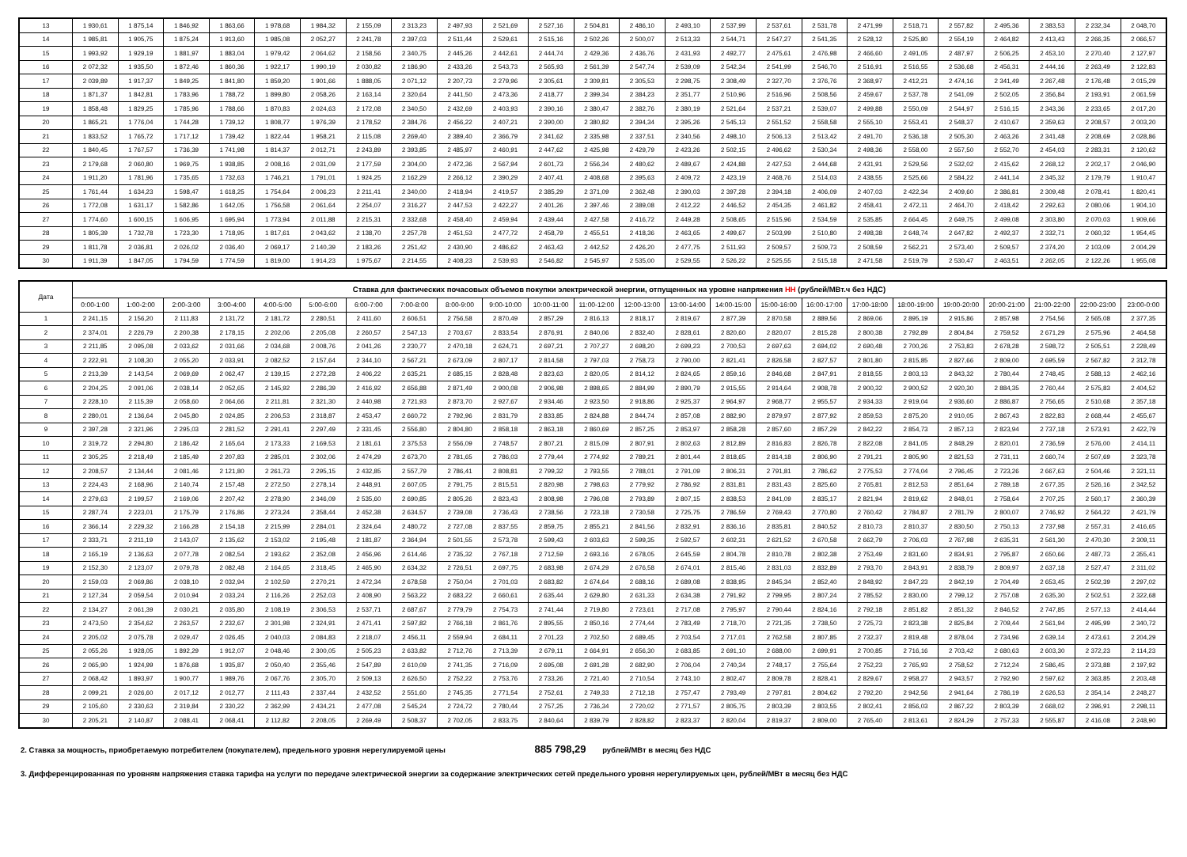| 13 | 1 930,61 | 1 875,14 | 1 846,92 | 1 863,66 | 1 978,68 | 1 984,32 | 2 155,09 | 2 313,23 | 2 497,93 | 2 521,69 | 2 527,16 | 2 504,81 | 2 486,10 | 2 493,10 | 2 537,99 | 2 537,61 | 2 531,78 | 2 471,99 | 2 518,71 | 2 557,82 | 2 495,36 | 2 383,53 | 2 232,34 | 2 048,70 |
| 14 | 1 985,81 | 1 905,75 | 1 875,24 | 1 913,60 | 1 985,08 | 2 052,27 | 2 241,78 | 2 397,03 | 2 511,44 | 2 529,61 | 2 515,16 | 2 502,26 | 2 500,07 | 2 513,33 | 2 544,71 | 2 547,27 | 2 541,35 | 2 528,12 | 2 525,80 | 2 554,19 | 2 464,82 | 2 413,43 | 2 266,35 | 2 066,57 |
| 15 | 1 993,92 | 1 929,19 | 1 881,97 | 1 883,04 | 1 979,42 | 2 064,62 | 2 158,56 | 2 340,75 | 2 445,26 | 2 442,61 | 2 444,74 | 2 429,36 | 2 436,76 | 2 431,93 | 2 492,77 | 2 475,61 | 2 476,98 | 2 466,60 | 2 491,05 | 2 487,97 | 2 506,25 | 2 453,10 | 2 270,40 | 2 127,97 |
| 16 | 2 072,32 | 1 935,50 | 1 872,46 | 1 860,36 | 1 922,17 | 1 990,19 | 2 030,82 | 2 186,90 | 2 433,26 | 2 543,73 | 2 565,93 | 2 561,39 | 2 547,74 | 2 539,09 | 2 542,34 | 2 541,99 | 2 546,70 | 2 516,91 | 2 516,55 | 2 536,68 | 2 456,31 | 2 444,16 | 2 263,49 | 2 122,83 |
| 17 | 2 039,89 | 1 917,37 | 1 849,25 | 1 841,80 | 1 859,20 | 1 901,66 | 1 888,05 | 2 071,12 | 2 207,73 | 2 279,96 | 2 305,61 | 2 309,81 | 2 305,53 | 2 298,75 | 2 308,49 | 2 327,70 | 2 376,76 | 2 368,97 | 2 412,21 | 2 474,16 | 2 341,49 | 2 267,48 | 2 176,48 | 2 015,29 |
| 18 | 1 871,37 | 1 842,81 | 1 783,96 | 1 788,72 | 1 899,80 | 2 058,26 | 2 163,14 | 2 320,64 | 2 441,50 | 2 473,36 | 2 418,77 | 2 399,34 | 2 384,23 | 2 351,77 | 2 510,96 | 2 516,96 | 2 508,56 | 2 459,67 | 2 537,78 | 2 541,09 | 2 502,05 | 2 356,84 | 2 193,91 | 2 061,59 |
| 19 | 1 858,48 | 1 829,25 | 1 785,96 | 1 788,66 | 1 870,83 | 2 024,63 | 2 172,08 | 2 340,50 | 2 432,69 | 2 403,93 | 2 390,16 | 2 380,47 | 2 382,76 | 2 380,19 | 2 521,64 | 2 537,21 | 2 539,07 | 2 499,88 | 2 550,09 | 2 544,97 | 2 516,15 | 2 343,36 | 2 233,65 | 2 017,20 |
| 20 | 1 865,21 | 1 776,04 | 1 744,28 | 1 739,12 | 1 808,77 | 1 976,39 | 2 178,52 | 2 384,76 | 2 456,22 | 2 407,21 | 2 390,00 | 2 380,82 | 2 394,34 | 2 395,26 | 2 545,13 | 2 551,52 | 2 558,58 | 2 555,10 | 2 553,41 | 2 548,37 | 2 410,67 | 2 359,63 | 2 208,57 | 2 003,20 |
| 21 | 1 833,52 | 1 765,72 | 1 717,12 | 1 739,42 | 1 822,44 | 1 958,21 | 2 115,08 | 2 269,40 | 2 389,40 | 2 366,79 | 2 341,62 | 2 335,98 | 2 337,51 | 2 340,56 | 2 498,10 | 2 506,13 | 2 513,42 | 2 491,70 | 2 536,18 | 2 505,30 | 2 463,26 | 2 341,48 | 2 208,69 | 2 028,86 |
| 22 | 1 840,45 | 1 767,57 | 1 736,39 | 1 741,98 | 1 814,37 | 2 012,71 | 2 243,89 | 2 393,85 | 2 485,97 | 2 460,91 | 2 447,62 | 2 425,98 | 2 429,79 | 2 423,26 | 2 502,15 | 2 496,62 | 2 530,34 | 2 498,36 | 2 558,00 | 2 557,50 | 2 552,70 | 2 454,03 | 2 283,31 | 2 120,62 |
| 23 | 2 179,68 | 2 060,80 | 1 969,75 | 1 938,85 | 2 008,16 | 2 031,09 | 2 177,59 | 2 304,00 | 2 472,36 | 2 567,94 | 2 601,73 | 2 556,34 | 2 480,62 | 2 489,67 | 2 424,88 | 2 427,53 | 2 444,68 | 2 431,91 | 2 529,56 | 2 532,02 | 2 415,62 | 2 268,12 | 2 202,17 | 2 046,90 |
| 24 | 1 911,20 | 1 781,96 | 1 735,65 | 1 732,63 | 1 746,21 | 1 791,01 | 1 924,25 | 2 162,29 | 2 266,12 | 2 390,29 | 2 407,41 | 2 408,68 | 2 395,63 | 2 409,72 | 2 423,19 | 2 468,76 | 2 514,03 | 2 438,55 | 2 525,66 | 2 584,22 | 2 441,14 | 2 345,32 | 2 179,79 | 1 910,47 |
| 25 | 1 761,44 | 1 634,23 | 1 598,47 | 1 618,25 | 1 754,64 | 2 006,23 | 2 211,41 | 2 340,00 | 2 418,94 | 2 419,57 | 2 385,29 | 2 371,09 | 2 362,48 | 2 390,03 | 2 397,28 | 2 394,18 | 2 406,09 | 2 407,03 | 2 422,34 | 2 409,60 | 2 386,81 | 2 309,48 | 2 078,41 | 1 820,41 |
| 26 | 1 772,08 | 1 631,17 | 1 582,86 | 1 642,05 | 1 756,58 | 2 061,64 | 2 254,07 | 2 316,27 | 2 447,53 | 2 422,27 | 2 401,26 | 2 397,46 | 2 389,08 | 2 412,22 | 2 446,52 | 2 454,35 | 2 461,82 | 2 458,41 | 2 472,11 | 2 464,70 | 2 418,42 | 2 292,63 | 2 080,06 | 1 904,10 |
| 27 | 1 774,60 | 1 600,15 | 1 606,95 | 1 695,94 | 1 773,94 | 2 011,88 | 2 215,31 | 2 332,68 | 2 458,40 | 2 459,94 | 2 439,44 | 2 427,58 | 2 416,72 | 2 449,28 | 2 508,65 | 2 515,96 | 2 534,59 | 2 535,85 | 2 664,45 | 2 649,75 | 2 499,08 | 2 303,80 | 2 070,03 | 1 909,66 |
| 28 | 1 805,39 | 1 732,78 | 1 723,30 | 1 718,95 | 1 817,61 | 2 043,62 | 2 138,70 | 2 257,78 | 2 451,53 | 2 477,72 | 2 458,79 | 2 455,51 | 2 418,36 | 2 463,65 | 2 499,67 | 2 503,99 | 2 510,80 | 2 498,38 | 2 648,74 | 2 647,82 | 2 492,37 | 2 332,71 | 2 060,32 | 1 954,45 |
| 29 | 1 811,78 | 2 036,81 | 2 026,02 | 2 036,40 | 2 069,17 | 2 140,39 | 2 183,26 | 2 251,42 | 2 430,90 | 2 486,62 | 2 463,43 | 2 442,52 | 2 426,20 | 2 477,75 | 2 511,93 | 2 509,57 | 2 509,73 | 2 508,59 | 2 562,21 | 2 573,40 | 2 509,57 | 2 374,20 | 2 103,09 | 2 004,29 |
| 30 | 1 911,39 | 1 847,05 | 1 794,59 | 1 774,59 | 1 819,00 | 1 914,23 | 1 975,67 | 2 214,55 | 2 408,23 | 2 539,93 | 2 546,82 | 2 545,97 | 2 535,00 | 2 529,55 | 2 526,22 | 2 525,55 | 2 515,18 | 2 471,58 | 2 519,79 | 2 530,47 | 2 463,51 | 2 262,05 | 2 122,26 | 1 955,08 |
| Дата | Ставка для фактических почасовых объемов покупки электрической энергии, отпущенных на уровне напряжения НН (рублей/МВт.ч без НДС) | | | | | | | | | | | | | | | | | | | | | | | |
| --- | --- | --- | --- | --- | --- | --- | --- | --- | --- | --- | --- | --- | --- | --- | --- | --- | --- | --- | --- | --- | --- | --- | --- | --- |
| | 0:00-1:00 | 1:00-2:00 | 2:00-3:00 | 3:00-4:00 | 4:00-5:00 | 5:00-6:00 | 6:00-7:00 | 7:00-8:00 | 8:00-9:00 | 9:00-10:00 | 10:00-11:00 | 11:00-12:00 | 12:00-13:00 | 13:00-14:00 | 14:00-15:00 | 15:00-16:00 | 16:00-17:00 | 17:00-18:00 | 18:00-19:00 | 19:00-20:00 | 20:00-21:00 | 21:00-22:00 | 22:00-23:00 | 23:00-0:00 |
| 1 | 2 241,15 | 2 156,20 | 2 111,83 | 2 131,72 | 2 181,72 | 2 280,51 | 2 411,60 | 2 606,51 | 2 756,58 | 2 870,49 | 2 857,29 | 2 816,13 | 2 818,17 | 2 819,67 | 2 877,39 | 2 870,58 | 2 889,56 | 2 869,06 | 2 895,19 | 2 915,86 | 2 857,98 | 2 754,56 | 2 565,08 | 2 377,35 |
| 2 | 2 374,01 | 2 226,79 | 2 200,38 | 2 178,15 | 2 202,06 | 2 205,08 | 2 260,57 | 2 547,13 | 2 703,67 | 2 833,54 | 2 876,91 | 2 840,06 | 2 832,40 | 2 828,61 | 2 820,60 | 2 820,07 | 2 815,28 | 2 800,38 | 2 792,89 | 2 804,84 | 2 759,52 | 2 671,29 | 2 575,96 | 2 464,58 |
| 3 | 2 211,85 | 2 095,08 | 2 033,62 | 2 031,66 | 2 034,68 | 2 008,76 | 2 041,26 | 2 230,77 | 2 470,18 | 2 624,71 | 2 697,21 | 2 707,27 | 2 698,20 | 2 699,23 | 2 700,53 | 2 697,63 | 2 694,02 | 2 690,48 | 2 700,26 | 2 753,83 | 2 678,28 | 2 598,72 | 2 505,51 | 2 228,49 |
| 4 | 2 222,91 | 2 108,30 | 2 055,20 | 2 033,91 | 2 082,52 | 2 157,64 | 2 344,10 | 2 567,21 | 2 673,09 | 2 807,17 | 2 814,58 | 2 797,03 | 2 758,73 | 2 790,00 | 2 821,41 | 2 826,58 | 2 827,57 | 2 801,80 | 2 815,85 | 2 827,66 | 2 809,00 | 2 695,59 | 2 567,82 | 2 312,78 |
| 5 | 2 213,39 | 2 143,54 | 2 069,69 | 2 062,47 | 2 139,15 | 2 272,28 | 2 406,22 | 2 635,21 | 2 685,15 | 2 828,48 | 2 823,63 | 2 820,05 | 2 814,12 | 2 824,65 | 2 859,16 | 2 846,68 | 2 847,91 | 2 818,55 | 2 803,13 | 2 843,32 | 2 780,44 | 2 748,45 | 2 588,13 | 2 462,16 |
| 6 | 2 204,25 | 2 091,06 | 2 038,14 | 2 052,65 | 2 145,92 | 2 286,39 | 2 416,92 | 2 656,88 | 2 871,49 | 2 900,08 | 2 906,98 | 2 898,65 | 2 884,99 | 2 890,79 | 2 915,55 | 2 914,64 | 2 908,78 | 2 900,32 | 2 900,52 | 2 920,30 | 2 884,35 | 2 760,44 | 2 575,83 | 2 404,52 |
| 7 | 2 228,10 | 2 115,39 | 2 058,60 | 2 064,66 | 2 211,81 | 2 321,30 | 2 440,98 | 2 721,93 | 2 873,70 | 2 927,67 | 2 934,46 | 2 923,50 | 2 918,86 | 2 925,37 | 2 964,97 | 2 968,77 | 2 955,57 | 2 934,33 | 2 919,04 | 2 936,60 | 2 886,87 | 2 756,65 | 2 510,68 | 2 357,18 |
| 8 | 2 280,01 | 2 136,64 | 2 045,80 | 2 024,85 | 2 206,53 | 2 318,87 | 2 453,47 | 2 660,72 | 2 792,96 | 2 831,79 | 2 833,85 | 2 824,88 | 2 844,74 | 2 857,08 | 2 882,90 | 2 879,97 | 2 877,92 | 2 859,53 | 2 875,20 | 2 910,05 | 2 867,43 | 2 822,83 | 2 668,44 | 2 455,67 |
| 9 | 2 397,28 | 2 321,96 | 2 295,03 | 2 281,52 | 2 291,41 | 2 297,49 | 2 331,45 | 2 556,80 | 2 804,80 | 2 858,18 | 2 863,18 | 2 860,69 | 2 857,25 | 2 853,97 | 2 858,28 | 2 857,60 | 2 857,29 | 2 842,22 | 2 854,73 | 2 857,13 | 2 823,94 | 2 737,18 | 2 573,91 | 2 422,79 |
| 10 | 2 319,72 | 2 294,80 | 2 186,42 | 2 165,64 | 2 173,33 | 2 169,53 | 2 181,61 | 2 375,53 | 2 556,09 | 2 748,57 | 2 807,21 | 2 815,09 | 2 807,91 | 2 802,63 | 2 812,89 | 2 816,83 | 2 826,78 | 2 822,08 | 2 841,05 | 2 848,29 | 2 820,01 | 2 736,59 | 2 576,00 | 2 414,11 |
| 11 | 2 305,25 | 2 218,49 | 2 185,49 | 2 207,83 | 2 285,01 | 2 302,06 | 2 474,29 | 2 673,70 | 2 781,65 | 2 786,03 | 2 779,44 | 2 774,92 | 2 789,21 | 2 801,44 | 2 818,65 | 2 814,18 | 2 806,90 | 2 791,21 | 2 805,90 | 2 821,53 | 2 731,11 | 2 660,74 | 2 507,69 | 2 323,78 |
| 12 | 2 208,57 | 2 134,44 | 2 081,46 | 2 121,80 | 2 261,73 | 2 295,15 | 2 432,85 | 2 557,79 | 2 786,41 | 2 808,81 | 2 799,32 | 2 793,55 | 2 788,01 | 2 791,09 | 2 806,31 | 2 791,81 | 2 786,62 | 2 775,53 | 2 774,04 | 2 796,45 | 2 723,26 | 2 667,63 | 2 504,46 | 2 321,11 |
| 13 | 2 224,43 | 2 168,96 | 2 140,74 | 2 157,48 | 2 272,50 | 2 278,14 | 2 448,91 | 2 607,05 | 2 791,75 | 2 815,51 | 2 820,98 | 2 798,63 | 2 779,92 | 2 786,92 | 2 831,81 | 2 831,43 | 2 825,60 | 2 765,81 | 2 812,53 | 2 851,64 | 2 789,18 | 2 677,35 | 2 526,16 | 2 342,52 |
| 14 | 2 279,63 | 2 199,57 | 2 169,06 | 2 207,42 | 2 278,90 | 2 346,09 | 2 535,60 | 2 690,85 | 2 805,26 | 2 823,43 | 2 808,98 | 2 796,08 | 2 793,89 | 2 807,15 | 2 838,53 | 2 841,09 | 2 835,17 | 2 821,94 | 2 819,62 | 2 848,01 | 2 758,64 | 2 707,25 | 2 560,17 | 2 360,39 |
| 15 | 2 287,74 | 2 223,01 | 2 175,79 | 2 176,86 | 2 273,24 | 2 358,44 | 2 452,38 | 2 634,57 | 2 739,08 | 2 736,43 | 2 738,56 | 2 723,18 | 2 730,58 | 2 725,75 | 2 786,59 | 2 769,43 | 2 770,80 | 2 760,42 | 2 784,87 | 2 781,79 | 2 800,07 | 2 746,92 | 2 564,22 | 2 421,79 |
| 16 | 2 366,14 | 2 229,32 | 2 166,28 | 2 154,18 | 2 215,99 | 2 284,01 | 2 324,64 | 2 480,72 | 2 727,08 | 2 837,55 | 2 859,75 | 2 855,21 | 2 841,56 | 2 832,91 | 2 836,16 | 2 835,81 | 2 840,52 | 2 810,73 | 2 810,37 | 2 830,50 | 2 750,13 | 2 737,98 | 2 557,31 | 2 416,65 |
| 17 | 2 333,71 | 2 211,19 | 2 143,07 | 2 135,62 | 2 153,02 | 2 195,48 | 2 181,87 | 2 364,94 | 2 501,55 | 2 573,78 | 2 599,43 | 2 603,63 | 2 599,35 | 2 592,57 | 2 602,31 | 2 621,52 | 2 670,58 | 2 662,79 | 2 706,03 | 2 767,98 | 2 635,31 | 2 561,30 | 2 470,30 | 2 309,11 |
| 18 | 2 165,19 | 2 136,63 | 2 077,78 | 2 082,54 | 2 193,62 | 2 352,08 | 2 456,96 | 2 614,46 | 2 735,32 | 2 767,18 | 2 712,59 | 2 693,16 | 2 678,05 | 2 645,59 | 2 804,78 | 2 810,78 | 2 802,38 | 2 753,49 | 2 831,60 | 2 834,91 | 2 795,87 | 2 650,66 | 2 487,73 | 2 355,41 |
| 19 | 2 152,30 | 2 123,07 | 2 079,78 | 2 082,48 | 2 164,65 | 2 318,45 | 2 465,90 | 2 634,32 | 2 726,51 | 2 697,75 | 2 683,98 | 2 674,29 | 2 676,58 | 2 674,01 | 2 815,46 | 2 831,03 | 2 832,89 | 2 793,70 | 2 843,91 | 2 838,79 | 2 809,97 | 2 637,18 | 2 527,47 | 2 311,02 |
| 20 | 2 159,03 | 2 069,86 | 2 038,10 | 2 032,94 | 2 102,59 | 2 270,21 | 2 472,34 | 2 678,58 | 2 750,04 | 2 701,03 | 2 683,82 | 2 674,64 | 2 688,16 | 2 689,08 | 2 838,95 | 2 845,34 | 2 852,40 | 2 848,92 | 2 847,23 | 2 842,19 | 2 704,49 | 2 653,45 | 2 502,39 | 2 297,02 |
| 21 | 2 127,34 | 2 059,54 | 2 010,94 | 2 033,24 | 2 116,26 | 2 252,03 | 2 408,90 | 2 563,22 | 2 683,22 | 2 660,61 | 2 635,44 | 2 629,80 | 2 631,33 | 2 634,38 | 2 791,92 | 2 799,95 | 2 807,24 | 2 785,52 | 2 830,00 | 2 799,12 | 2 757,08 | 2 635,30 | 2 502,51 | 2 322,68 |
| 22 | 2 134,27 | 2 061,39 | 2 030,21 | 2 035,80 | 2 108,19 | 2 306,53 | 2 537,71 | 2 687,67 | 2 779,79 | 2 754,73 | 2 741,44 | 2 719,80 | 2 723,61 | 2 717,08 | 2 795,97 | 2 790,44 | 2 824,16 | 2 792,18 | 2 851,82 | 2 851,32 | 2 846,52 | 2 747,85 | 2 577,13 | 2 414,44 |
| 23 | 2 473,50 | 2 354,62 | 2 263,57 | 2 232,67 | 2 301,98 | 2 324,91 | 2 471,41 | 2 597,82 | 2 766,18 | 2 861,76 | 2 895,55 | 2 850,16 | 2 774,44 | 2 783,49 | 2 718,70 | 2 721,35 | 2 738,50 | 2 725,73 | 2 823,38 | 2 825,84 | 2 709,44 | 2 561,94 | 2 495,99 | 2 340,72 |
| 24 | 2 205,02 | 2 075,78 | 2 029,47 | 2 026,45 | 2 040,03 | 2 084,83 | 2 218,07 | 2 456,11 | 2 559,94 | 2 684,11 | 2 701,23 | 2 702,50 | 2 689,45 | 2 703,54 | 2 717,01 | 2 762,58 | 2 807,85 | 2 732,37 | 2 819,48 | 2 878,04 | 2 734,96 | 2 639,14 | 2 473,61 | 2 204,29 |
| 25 | 2 055,26 | 1 928,05 | 1 892,29 | 1 912,07 | 2 048,46 | 2 300,05 | 2 505,23 | 2 633,82 | 2 712,76 | 2 713,39 | 2 679,11 | 2 664,91 | 2 656,30 | 2 683,85 | 2 691,10 | 2 688,00 | 2 699,91 | 2 700,85 | 2 716,16 | 2 703,42 | 2 680,63 | 2 603,30 | 2 372,23 | 2 114,23 |
| 26 | 2 065,90 | 1 924,99 | 1 876,68 | 1 935,87 | 2 050,40 | 2 355,46 | 2 547,89 | 2 610,09 | 2 741,35 | 2 716,09 | 2 695,08 | 2 691,28 | 2 682,90 | 2 706,04 | 2 740,34 | 2 748,17 | 2 755,64 | 2 752,23 | 2 765,93 | 2 758,52 | 2 712,24 | 2 586,45 | 2 373,88 | 2 197,92 |
| 27 | 2 068,42 | 1 893,97 | 1 900,77 | 1 989,76 | 2 067,76 | 2 305,70 | 2 509,13 | 2 626,50 | 2 752,22 | 2 753,76 | 2 733,26 | 2 721,40 | 2 710,54 | 2 743,10 | 2 802,47 | 2 809,78 | 2 828,41 | 2 829,67 | 2 958,27 | 2 943,57 | 2 792,90 | 2 597,62 | 2 363,85 | 2 203,48 |
| 28 | 2 099,21 | 2 026,60 | 2 017,12 | 2 012,77 | 2 111,43 | 2 337,44 | 2 432,52 | 2 551,60 | 2 745,35 | 2 771,54 | 2 752,61 | 2 749,33 | 2 712,18 | 2 757,47 | 2 793,49 | 2 797,81 | 2 804,62 | 2 792,20 | 2 942,56 | 2 941,64 | 2 786,19 | 2 626,53 | 2 354,14 | 2 248,27 |
| 29 | 2 105,60 | 2 330,63 | 2 319,84 | 2 330,22 | 2 362,99 | 2 434,21 | 2 477,08 | 2 545,24 | 2 724,72 | 2 780,44 | 2 757,25 | 2 736,34 | 2 720,02 | 2 771,57 | 2 805,75 | 2 803,39 | 2 803,55 | 2 802,41 | 2 856,03 | 2 867,22 | 2 803,39 | 2 668,02 | 2 396,91 | 2 298,11 |
| 30 | 2 205,21 | 2 140,87 | 2 088,41 | 2 068,41 | 2 112,82 | 2 208,05 | 2 269,49 | 2 508,37 | 2 702,05 | 2 833,75 | 2 840,64 | 2 839,79 | 2 828,82 | 2 823,37 | 2 820,04 | 2 819,37 | 2 809,00 | 2 765,40 | 2 813,61 | 2 824,29 | 2 757,33 | 2 555,87 | 2 416,08 | 2 248,90 |
2. Ставка за мощность, приобретаемую потребителем (покупателем), предельного уровня нерегулируемой цены 885 798,29 рублей/МВт в месяц без НДС
3. Дифференцированная по уровням напряжения ставка тарифа на услуги по передаче электрической энергии за содержание электрических сетей предельного уровня нерегулируемых цен, рублей/МВт в месяц без НДС